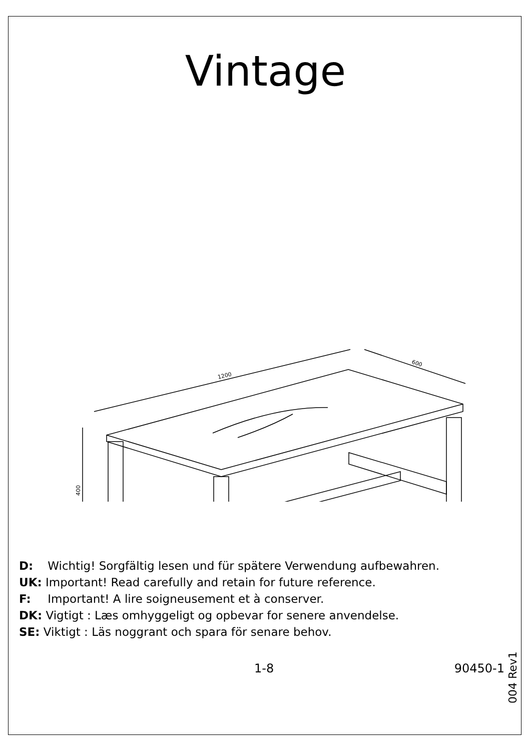Vintage
1200
600
400
D: Wichtig! Sorgfältig lesen und für spätere Verwendung aufbewahren.
UK: Important! Read carefully and retain for future reference.
F: Important! A lire soigneusement et à conserver.
DK: Vigtigt : Læs omhyggeligt og opbevar for senere anvendelse.
SE: Viktigt : Läs noggrant och spara för senare behov.
1-8 90450-1
004 Rev1